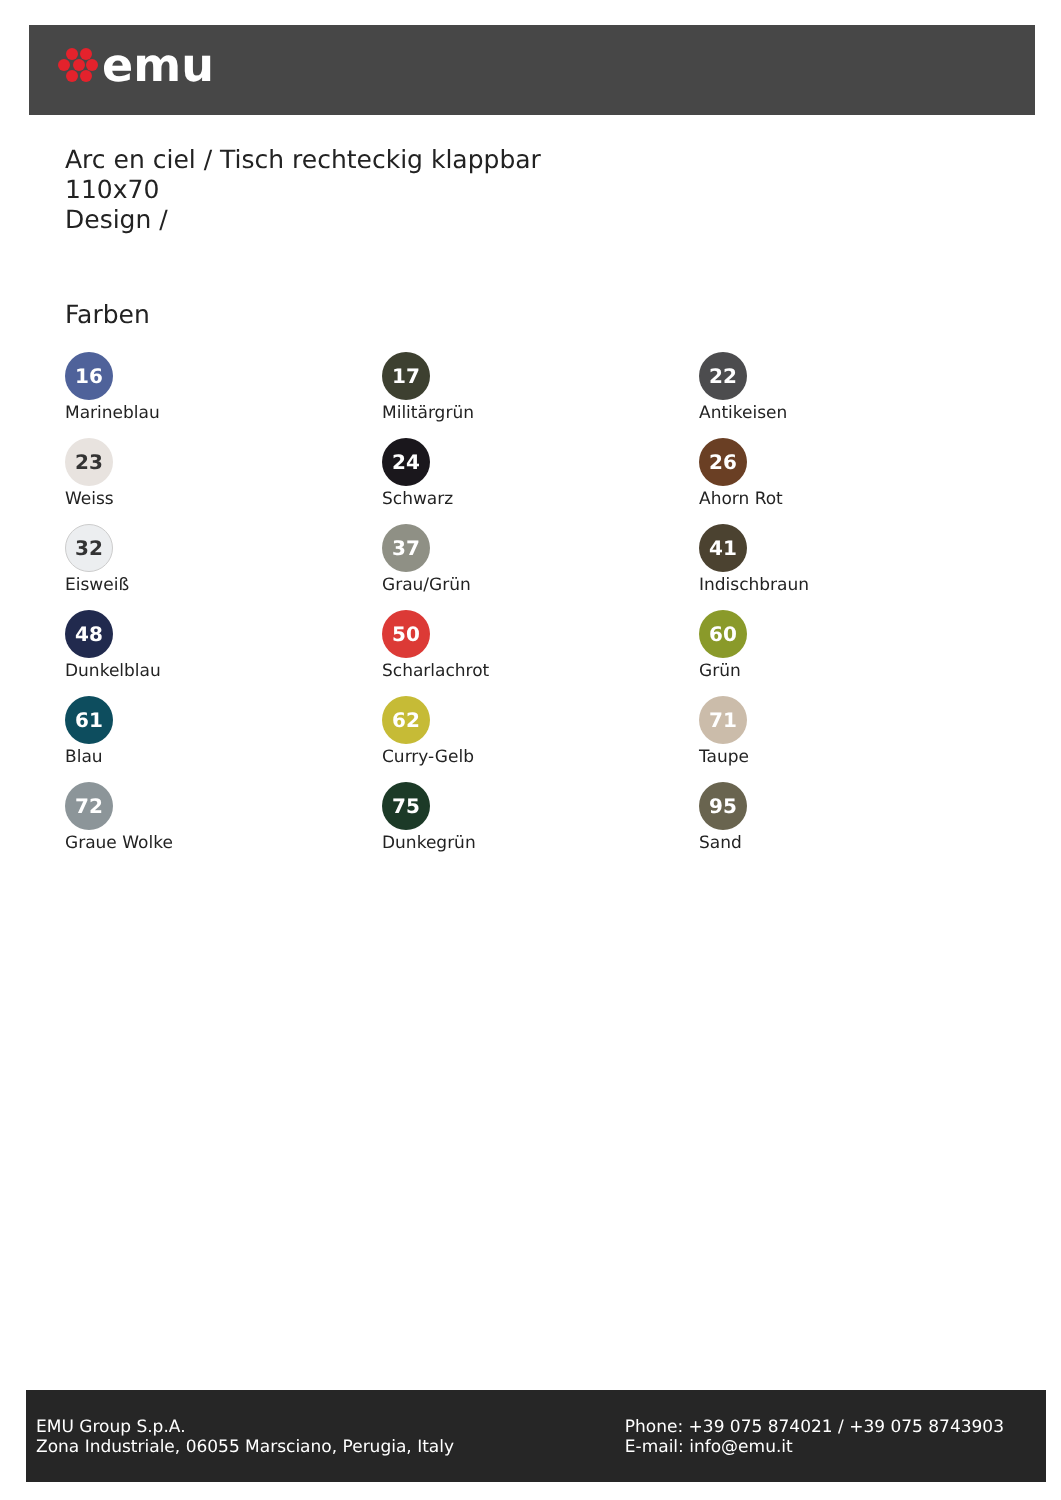emu
Arc en ciel / Tisch rechteckig klappbar
110x70
Design /
Farben
16
Marineblau
17
Militärgrün
22
Antikeisen
23
Weiss
24
Schwarz
26
Ahorn Rot
32
Eisweiß
37
Grau/Grün
41
Indischbraun
48
Dunkelblau
50
Scharlachrot
60
Grün
61
Blau
62
Curry-Gelb
71
Taupe
72
Graue Wolke
75
Dunkegrün
95
Sand
EMU Group S.p.A.
Zona Industriale, 06055 Marsciano, Perugia, Italy
Phone: +39 075 874021 / +39 075 8743903
E-mail: info@emu.it